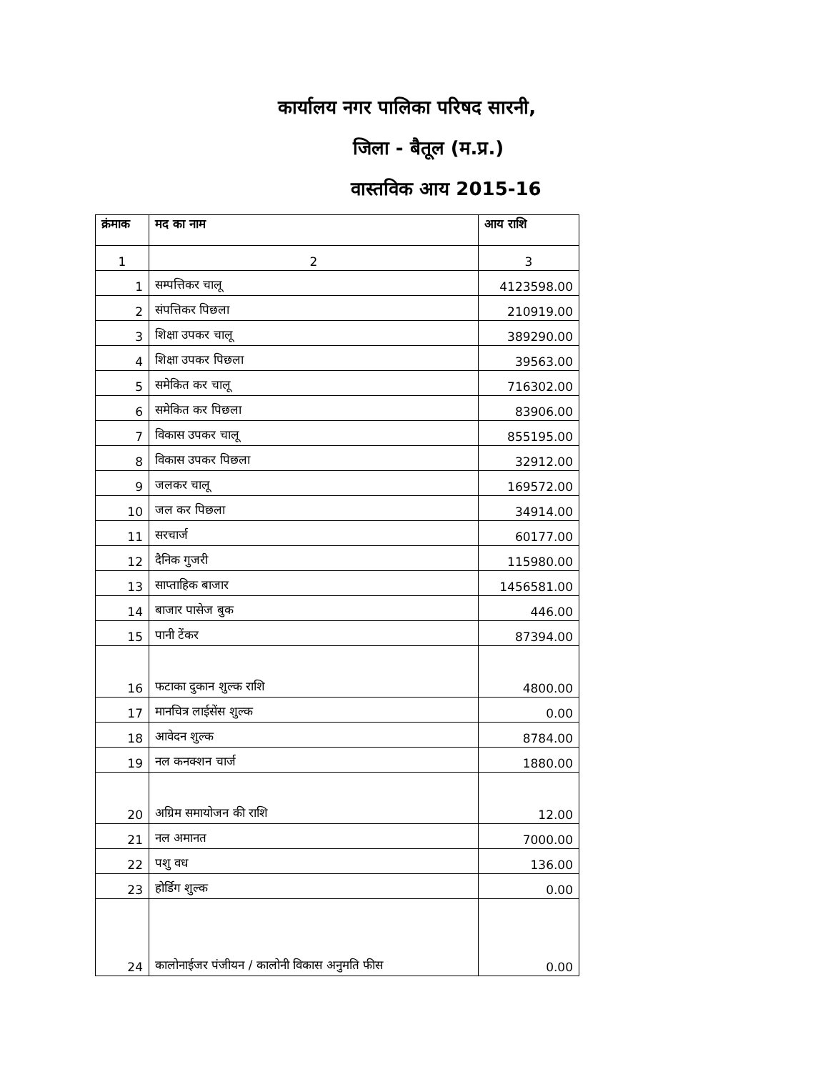कार्यालय नगर पालिका परिषद सारनी,
जिला - बैतूल (म.प्र.)
वास्तविक आय 2015-16
| क्रंमाक | मद का नाम | आय राशि |
| --- | --- | --- |
| 1 | 2 | 3 |
| 1 | सम्पत्तिकर चालू | 4123598.00 |
| 2 | संपत्तिकर पिछला | 210919.00 |
| 3 | शिक्षा उपकर चालू | 389290.00 |
| 4 | शिक्षा उपकर पिछला | 39563.00 |
| 5 | समेकित कर चालू | 716302.00 |
| 6 | समेकित कर पिछला | 83906.00 |
| 7 | विकास उपकर चालू | 855195.00 |
| 8 | विकास उपकर पिछला | 32912.00 |
| 9 | जलकर चालू | 169572.00 |
| 10 | जल कर पिछला | 34914.00 |
| 11 | सरचार्ज | 60177.00 |
| 12 | दैनिक गुजरी | 115980.00 |
| 13 | साप्ताहिक बाजार | 1456581.00 |
| 14 | बाजार पासेज बुक | 446.00 |
| 15 | पानी टेंकर | 87394.00 |
| 16 | फटाका दुकान शुल्क राशि | 4800.00 |
| 17 | मानचित्र लाईसेंस शुल्क | 0.00 |
| 18 | आवेदन शुल्क | 8784.00 |
| 19 | नल कनक्शन चार्ज | 1880.00 |
| 20 | अग्रिम समायोजन की राशि | 12.00 |
| 21 | नल अमानत | 7000.00 |
| 22 | पशु वध | 136.00 |
| 23 | होर्डिग शुल्क | 0.00 |
| 24 | कालोनाईजर पंजीयन / कालोनी विकास अनुमति फीस | 0.00 |